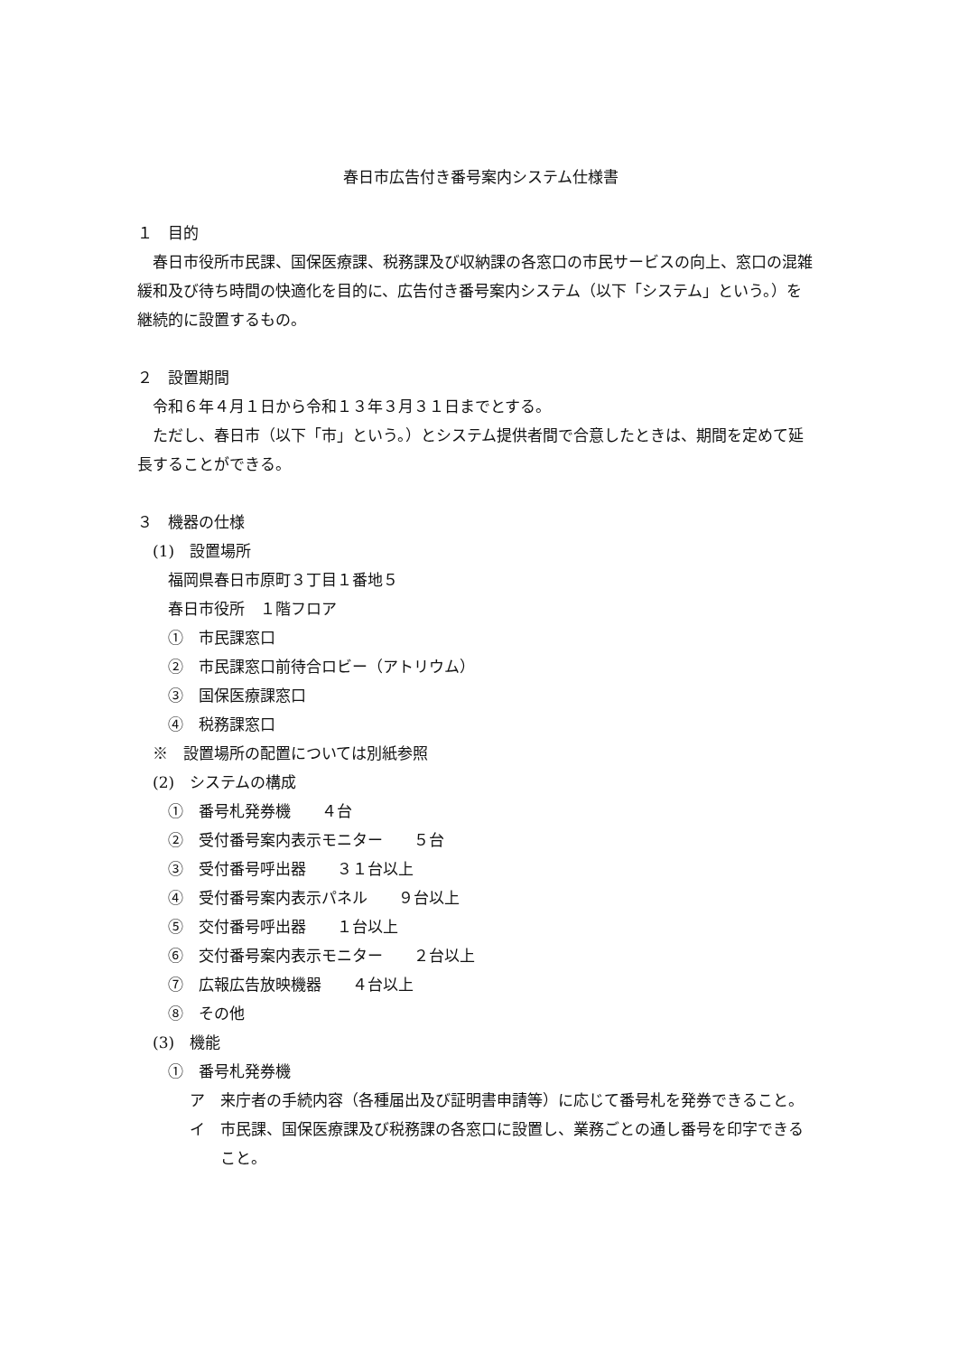春日市広告付き番号案内システム仕様書
１　目的
春日市役所市民課、国保医療課、税務課及び収納課の各窓口の市民サービスの向上、窓口の混雑緩和及び待ち時間の快適化を目的に、広告付き番号案内システム（以下「システム」という。）を継続的に設置するもの。
２　設置期間
令和６年４月１日から令和１３年３月３１日までとする。
ただし、春日市（以下「市」という。）とシステム提供者間で合意したときは、期間を定めて延長することができる。
３　機器の仕様
(1)　設置場所
福岡県春日市原町３丁目１番地５
春日市役所　１階フロア
①　市民課窓口
②　市民課窓口前待合ロビー（アトリウム）
③　国保医療課窓口
④　税務課窓口
※　設置場所の配置については別紙参照
(2)　システムの構成
①　番号札発券機　　４台
②　受付番号案内表示モニター　　５台
③　受付番号呼出器　　３１台以上
④　受付番号案内表示パネル　　９台以上
⑤　交付番号呼出器　　１台以上
⑥　交付番号案内表示モニター　　２台以上
⑦　広報広告放映機器　　４台以上
⑧　その他
(3)　機能
①　番号札発券機
ア　来庁者の手続内容（各種届出及び証明書申請等）に応じて番号札を発券できること。
イ　市民課、国保医療課及び税務課の各窓口に設置し、業務ごとの通し番号を印字できること。